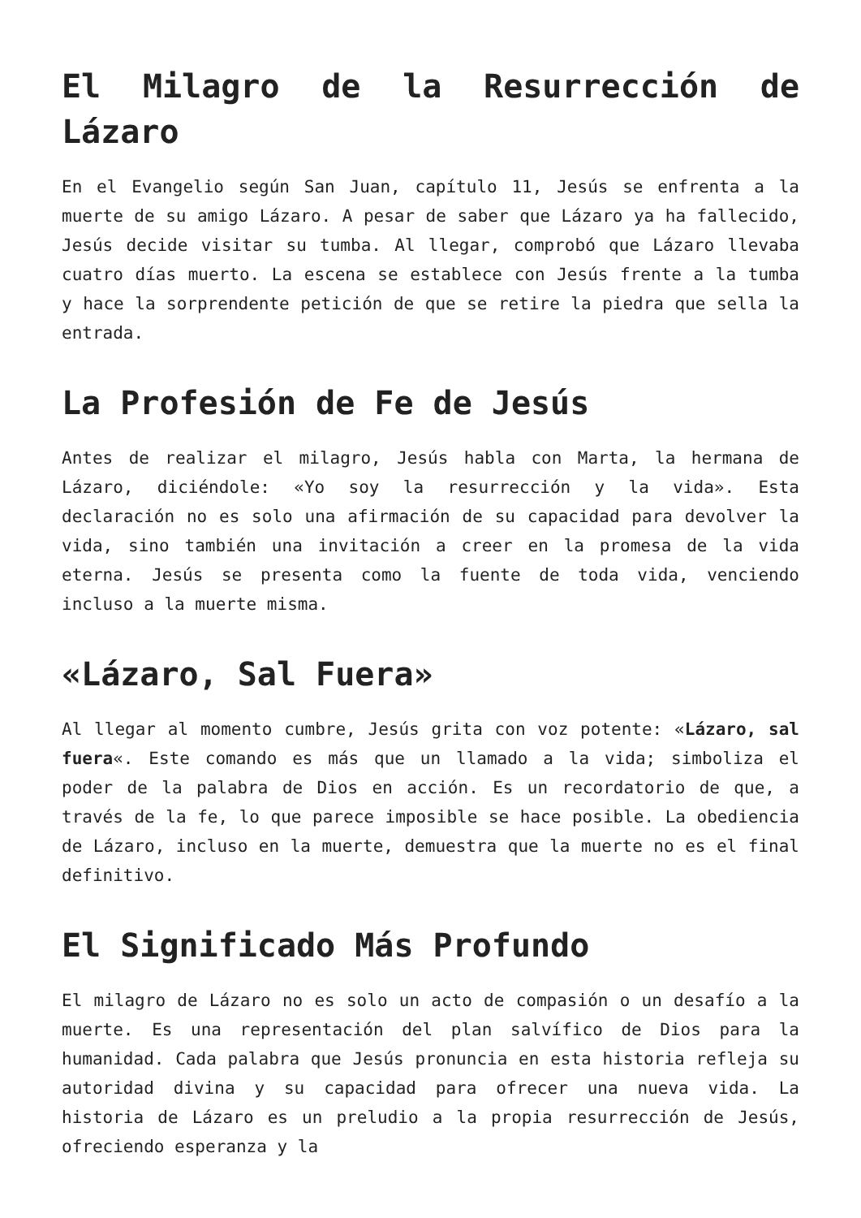El Milagro de la Resurrección de Lázaro
En el Evangelio según San Juan, capítulo 11, Jesús se enfrenta a la muerte de su amigo Lázaro. A pesar de saber que Lázaro ya ha fallecido, Jesús decide visitar su tumba. Al llegar, comprobó que Lázaro llevaba cuatro días muerto. La escena se establece con Jesús frente a la tumba y hace la sorprendente petición de que se retire la piedra que sella la entrada.
La Profesión de Fe de Jesús
Antes de realizar el milagro, Jesús habla con Marta, la hermana de Lázaro, diciéndole: «Yo soy la resurrección y la vida». Esta declaración no es solo una afirmación de su capacidad para devolver la vida, sino también una invitación a creer en la promesa de la vida eterna. Jesús se presenta como la fuente de toda vida, venciendo incluso a la muerte misma.
«Lázaro, Sal Fuera»
Al llegar al momento cumbre, Jesús grita con voz potente: «Lázaro, sal fuera«. Este comando es más que un llamado a la vida; simboliza el poder de la palabra de Dios en acción. Es un recordatorio de que, a través de la fe, lo que parece imposible se hace posible. La obediencia de Lázaro, incluso en la muerte, demuestra que la muerte no es el final definitivo.
El Significado Más Profundo
El milagro de Lázaro no es solo un acto de compasión o un desafío a la muerte. Es una representación del plan salvífico de Dios para la humanidad. Cada palabra que Jesús pronuncia en esta historia refleja su autoridad divina y su capacidad para ofrecer una nueva vida. La historia de Lázaro es un preludio a la propia resurrección de Jesús, ofreciendo esperanza y la